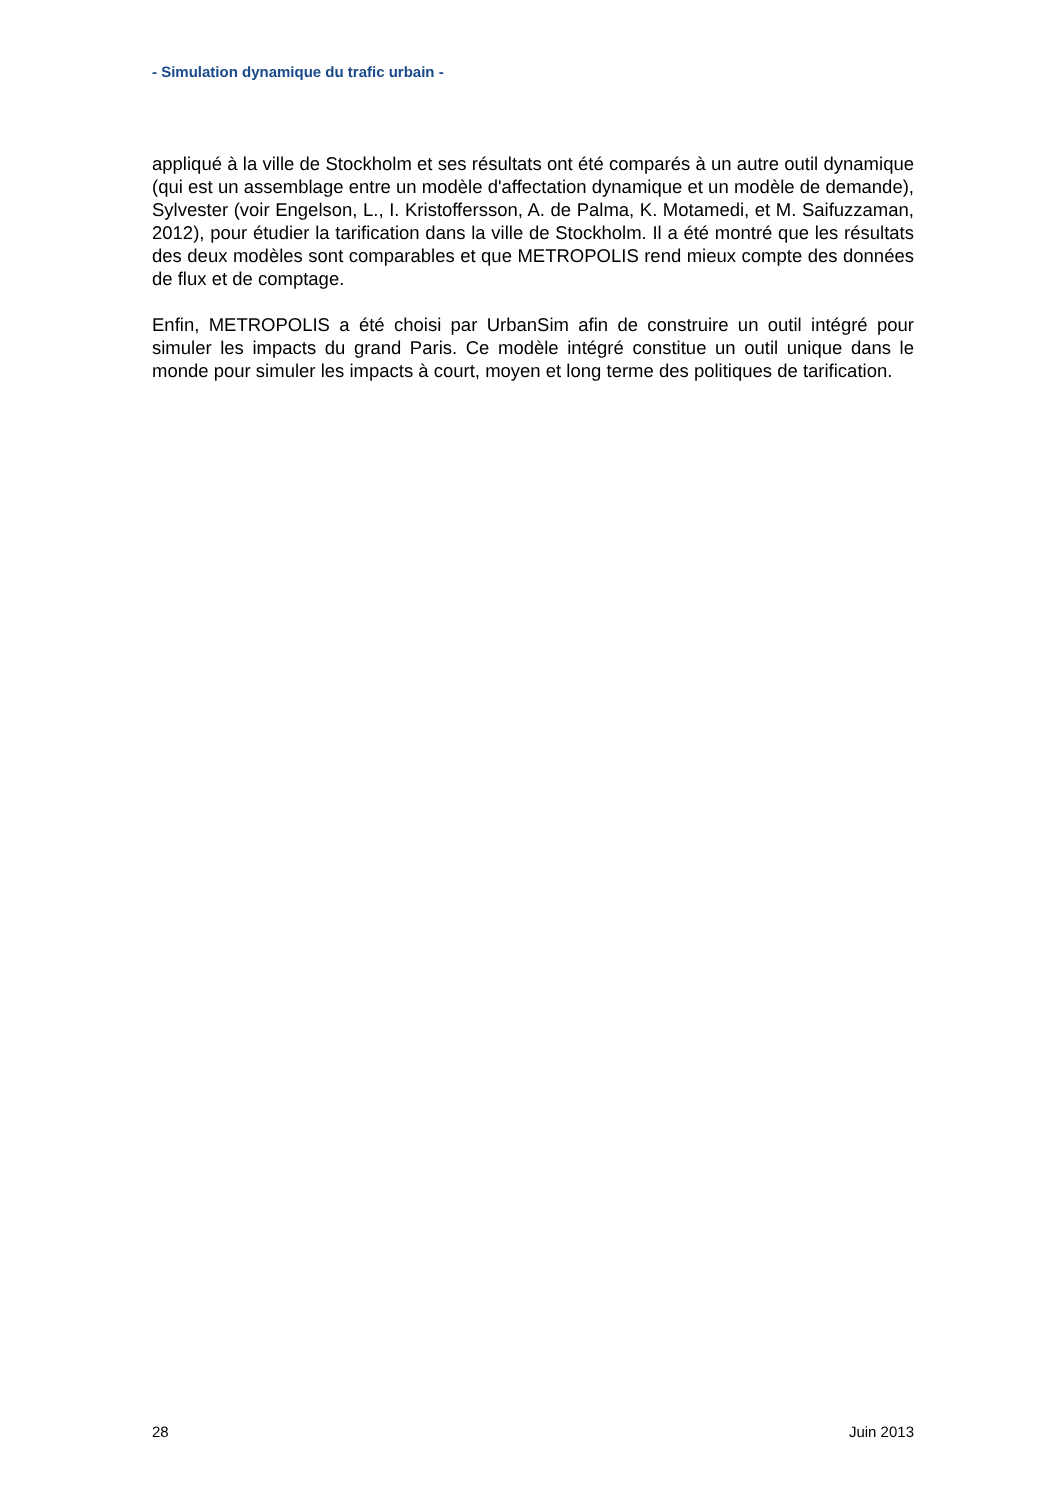- Simulation dynamique du trafic urbain -
appliqué à la ville de Stockholm et ses résultats ont été comparés à un autre outil dynamique (qui est un assemblage entre un modèle d'affectation dynamique et un modèle de demande), Sylvester (voir Engelson, L., I. Kristoffersson, A. de Palma, K. Motamedi, et M. Saifuzzaman, 2012), pour étudier la tarification dans la ville de Stockholm. Il a été montré que les résultats des deux modèles sont comparables et que METROPOLIS rend mieux compte des données de flux et de comptage.
Enfin, METROPOLIS a été choisi par UrbanSim afin de construire un outil intégré pour simuler les impacts du grand Paris. Ce modèle intégré constitue un outil unique dans le monde pour simuler les impacts à court, moyen et long terme des politiques de tarification.
28 Juin 2013